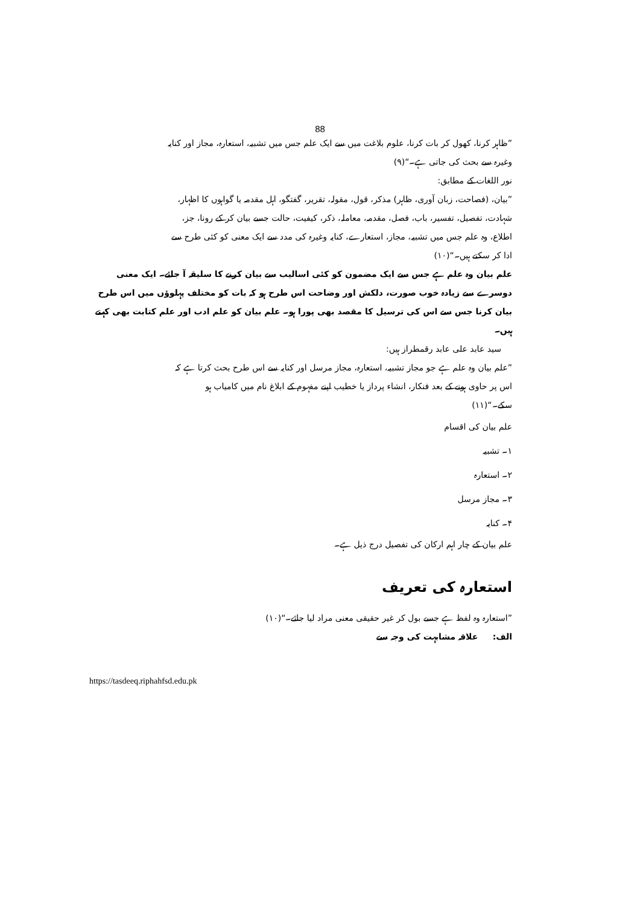88
”ظاہر کرنا، کھول کر بات کرنا، علوم بلاغت میں سے ایک علم جس میں تشبیہ، استعارہ، مجاز اور کنایہ وغیرہ سے بحث کی جاتی ہے۔“(۹)
نور اللغات کے مطابق:
”بیان، (فصاحت، زبان آوری، ظاہر) مذکر، قول، مقولہ، تقریر، گفتگو، اہل مقدمہ یا گواہوں کا اظہار، شہادت، تفصیل، تفسیر، باب، فصل، مقدمہ، معاملہ، ذکر، کیفیت، حالت جسے بیان کر کے رونا، جز، اطلاع، وہ علم جس میں تشبیہ، مجاز، استعارے، کنایہ وغیرہ کی مدد سے ایک معنی کو کئی طرح سے ادا کر سکتے ہیں۔“(۱۰)
علم بیان وہ علم ہے جس سے ایک مضمون کو کئی اسالیب سے بیان کرنے کا سلیقہ آ جائے۔ ایک معنی دوسرے سے زیادہ خوب صورت، دلکش اور وضاحت اس طرح ہو کہ بات کو مختلف پہلوؤں میں اس طرح بیان کرنا جس سے اس کی ترسیل کا مقصد بھی پورا ہو۔ علم بیان کو علم ادب اور علم کتابت بھی کہتے ہیں۔
سید عابد علی عابد رقمطراز ہیں:
”علم بیان وہ علم ہے جو مجاز تشبیہ، استعارہ، مجاز مرسل اور کنایہ سے اس طرح بحث کرتا ہے کہ اس پر حاوی ہونے کے بعد فنکار، انشاء پرداز یا خطیب اپنے مفہوم کے ابلاغ نام میں کامیاب ہو سکے۔“(۱۱)
علم بیان کی اقسام
۱۔ تشبیہ
۲۔ استعارہ
۳۔ مجاز مرسل
۴۔ کنایہ
علم بیان کے چار اہم ارکان کی تفصیل درج ذیل ہے۔
استعارہ کی تعریف
”استعارہ وہ لفظ ہے جسے بول کر غیر حقیقی معنی مراد لیا جائے۔“(۱۰)
الف: علاقہ مشابہت کی وجہ سے
https://tasdeeq.riphahfsd.edu.pk